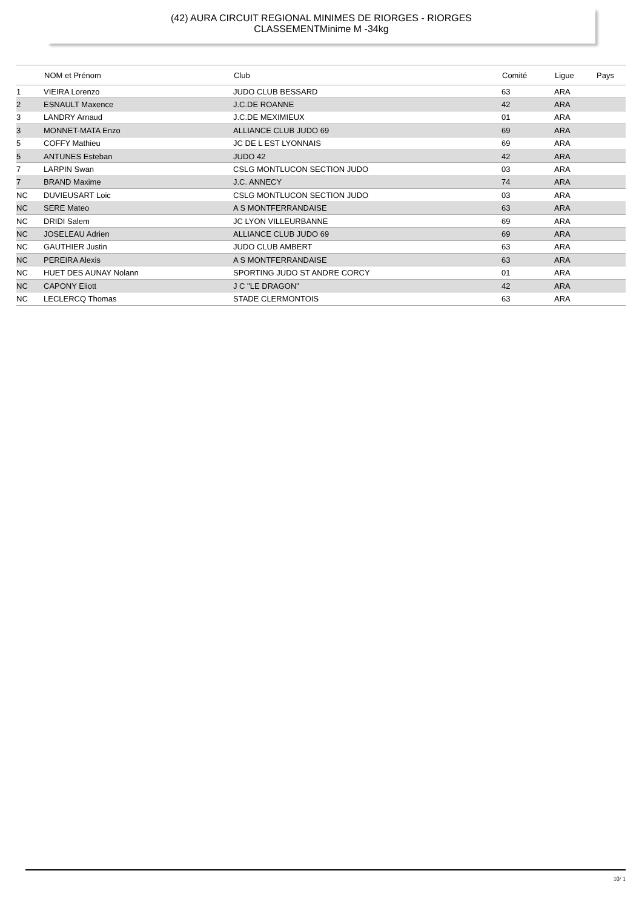(42) AURA CIRCUIT REGIONAL MINIMES DE RIORGES - RIORGES
CLASSEMENTMinime M -34kg
| | NOM et Prénom | Club | Comité | Ligue | Pays |
| --- | --- | --- | --- | --- | --- |
| 1 | VIEIRA Lorenzo | JUDO CLUB BESSARD | 63 | ARA | |
| 2 | ESNAULT Maxence | J.C.DE ROANNE | 42 | ARA | |
| 3 | LANDRY Arnaud | J.C.DE MEXIMIEUX | 01 | ARA | |
| 3 | MONNET-MATA Enzo | ALLIANCE CLUB JUDO 69 | 69 | ARA | |
| 5 | COFFY Mathieu | JC DE L EST LYONNAIS | 69 | ARA | |
| 5 | ANTUNES Esteban | JUDO 42 | 42 | ARA | |
| 7 | LARPIN Swan | CSLG MONTLUCON SECTION JUDO | 03 | ARA | |
| 7 | BRAND Maxime | J.C. ANNECY | 74 | ARA | |
| NC | DUVIEUSART Loic | CSLG MONTLUCON SECTION JUDO | 03 | ARA | |
| NC | SERE Mateo | A S MONTFERRANDAISE | 63 | ARA | |
| NC | DRIDI Salem | JC LYON VILLEURBANNE | 69 | ARA | |
| NC | JOSELEAU Adrien | ALLIANCE CLUB JUDO 69 | 69 | ARA | |
| NC | GAUTHIER Justin | JUDO CLUB AMBERT | 63 | ARA | |
| NC | PEREIRA Alexis | A S MONTFERRANDAISE | 63 | ARA | |
| NC | HUET DES AUNAY Nolann | SPORTING JUDO ST ANDRE CORCY | 01 | ARA | |
| NC | CAPONY Eliott | J C "LE DRAGON" | 42 | ARA | |
| NC | LECLERCQ Thomas | STADE CLERMONTOIS | 63 | ARA | |
10/ 1